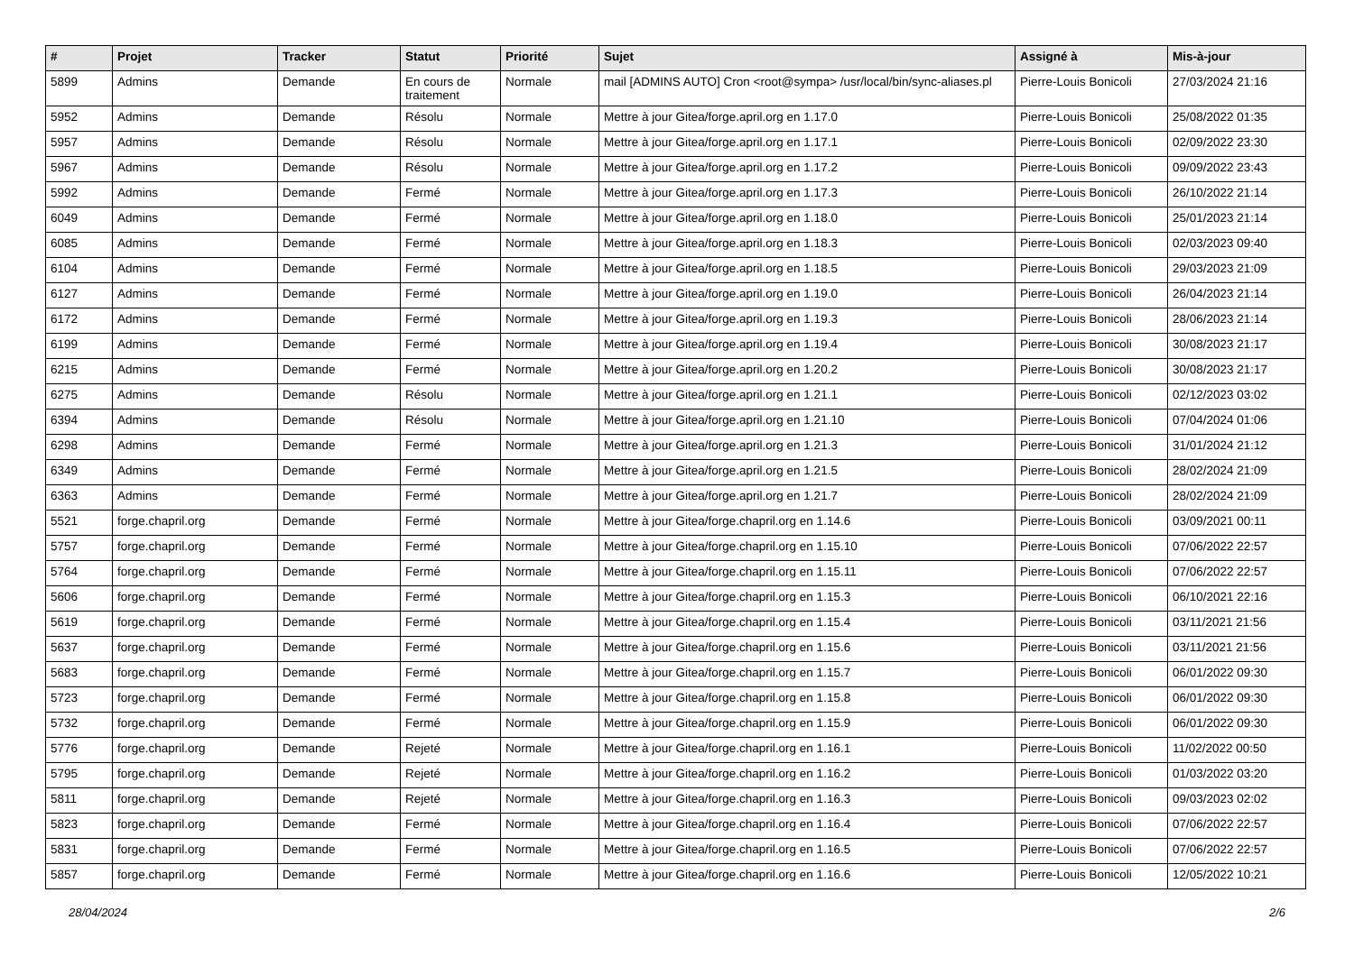| # | Projet | Tracker | Statut | Priorité | Sujet | Assigné à | Mis-à-jour |
| --- | --- | --- | --- | --- | --- | --- | --- |
| 5899 | Admins | Demande | En cours de traitement | Normale | mail [ADMINS AUTO] Cron <root@sympa> /usr/local/bin/sync-aliases.pl | Pierre-Louis Bonicoli | 27/03/2024 21:16 |
| 5952 | Admins | Demande | Résolu | Normale | Mettre à jour Gitea/forge.april.org en 1.17.0 | Pierre-Louis Bonicoli | 25/08/2022 01:35 |
| 5957 | Admins | Demande | Résolu | Normale | Mettre à jour Gitea/forge.april.org en 1.17.1 | Pierre-Louis Bonicoli | 02/09/2022 23:30 |
| 5967 | Admins | Demande | Résolu | Normale | Mettre à jour Gitea/forge.april.org en 1.17.2 | Pierre-Louis Bonicoli | 09/09/2022 23:43 |
| 5992 | Admins | Demande | Fermé | Normale | Mettre à jour Gitea/forge.april.org en 1.17.3 | Pierre-Louis Bonicoli | 26/10/2022 21:14 |
| 6049 | Admins | Demande | Fermé | Normale | Mettre à jour Gitea/forge.april.org en 1.18.0 | Pierre-Louis Bonicoli | 25/01/2023 21:14 |
| 6085 | Admins | Demande | Fermé | Normale | Mettre à jour Gitea/forge.april.org en 1.18.3 | Pierre-Louis Bonicoli | 02/03/2023 09:40 |
| 6104 | Admins | Demande | Fermé | Normale | Mettre à jour Gitea/forge.april.org en 1.18.5 | Pierre-Louis Bonicoli | 29/03/2023 21:09 |
| 6127 | Admins | Demande | Fermé | Normale | Mettre à jour Gitea/forge.april.org en 1.19.0 | Pierre-Louis Bonicoli | 26/04/2023 21:14 |
| 6172 | Admins | Demande | Fermé | Normale | Mettre à jour Gitea/forge.april.org en 1.19.3 | Pierre-Louis Bonicoli | 28/06/2023 21:14 |
| 6199 | Admins | Demande | Fermé | Normale | Mettre à jour Gitea/forge.april.org en 1.19.4 | Pierre-Louis Bonicoli | 30/08/2023 21:17 |
| 6215 | Admins | Demande | Fermé | Normale | Mettre à jour Gitea/forge.april.org en 1.20.2 | Pierre-Louis Bonicoli | 30/08/2023 21:17 |
| 6275 | Admins | Demande | Résolu | Normale | Mettre à jour Gitea/forge.april.org en 1.21.1 | Pierre-Louis Bonicoli | 02/12/2023 03:02 |
| 6394 | Admins | Demande | Résolu | Normale | Mettre à jour Gitea/forge.april.org en 1.21.10 | Pierre-Louis Bonicoli | 07/04/2024 01:06 |
| 6298 | Admins | Demande | Fermé | Normale | Mettre à jour Gitea/forge.april.org en 1.21.3 | Pierre-Louis Bonicoli | 31/01/2024 21:12 |
| 6349 | Admins | Demande | Fermé | Normale | Mettre à jour Gitea/forge.april.org en 1.21.5 | Pierre-Louis Bonicoli | 28/02/2024 21:09 |
| 6363 | Admins | Demande | Fermé | Normale | Mettre à jour Gitea/forge.april.org en 1.21.7 | Pierre-Louis Bonicoli | 28/02/2024 21:09 |
| 5521 | forge.chapril.org | Demande | Fermé | Normale | Mettre à jour Gitea/forge.chapril.org en 1.14.6 | Pierre-Louis Bonicoli | 03/09/2021 00:11 |
| 5757 | forge.chapril.org | Demande | Fermé | Normale | Mettre à jour Gitea/forge.chapril.org en 1.15.10 | Pierre-Louis Bonicoli | 07/06/2022 22:57 |
| 5764 | forge.chapril.org | Demande | Fermé | Normale | Mettre à jour Gitea/forge.chapril.org en 1.15.11 | Pierre-Louis Bonicoli | 07/06/2022 22:57 |
| 5606 | forge.chapril.org | Demande | Fermé | Normale | Mettre à jour Gitea/forge.chapril.org en 1.15.3 | Pierre-Louis Bonicoli | 06/10/2021 22:16 |
| 5619 | forge.chapril.org | Demande | Fermé | Normale | Mettre à jour Gitea/forge.chapril.org en 1.15.4 | Pierre-Louis Bonicoli | 03/11/2021 21:56 |
| 5637 | forge.chapril.org | Demande | Fermé | Normale | Mettre à jour Gitea/forge.chapril.org en 1.15.6 | Pierre-Louis Bonicoli | 03/11/2021 21:56 |
| 5683 | forge.chapril.org | Demande | Fermé | Normale | Mettre à jour Gitea/forge.chapril.org en 1.15.7 | Pierre-Louis Bonicoli | 06/01/2022 09:30 |
| 5723 | forge.chapril.org | Demande | Fermé | Normale | Mettre à jour Gitea/forge.chapril.org en 1.15.8 | Pierre-Louis Bonicoli | 06/01/2022 09:30 |
| 5732 | forge.chapril.org | Demande | Fermé | Normale | Mettre à jour Gitea/forge.chapril.org en 1.15.9 | Pierre-Louis Bonicoli | 06/01/2022 09:30 |
| 5776 | forge.chapril.org | Demande | Rejeté | Normale | Mettre à jour Gitea/forge.chapril.org en 1.16.1 | Pierre-Louis Bonicoli | 11/02/2022 00:50 |
| 5795 | forge.chapril.org | Demande | Rejeté | Normale | Mettre à jour Gitea/forge.chapril.org en 1.16.2 | Pierre-Louis Bonicoli | 01/03/2022 03:20 |
| 5811 | forge.chapril.org | Demande | Rejeté | Normale | Mettre à jour Gitea/forge.chapril.org en 1.16.3 | Pierre-Louis Bonicoli | 09/03/2023 02:02 |
| 5823 | forge.chapril.org | Demande | Fermé | Normale | Mettre à jour Gitea/forge.chapril.org en 1.16.4 | Pierre-Louis Bonicoli | 07/06/2022 22:57 |
| 5831 | forge.chapril.org | Demande | Fermé | Normale | Mettre à jour Gitea/forge.chapril.org en 1.16.5 | Pierre-Louis Bonicoli | 07/06/2022 22:57 |
| 5857 | forge.chapril.org | Demande | Fermé | Normale | Mettre à jour Gitea/forge.chapril.org en 1.16.6 | Pierre-Louis Bonicoli | 12/05/2022 10:21 |
28/04/2024 2/6